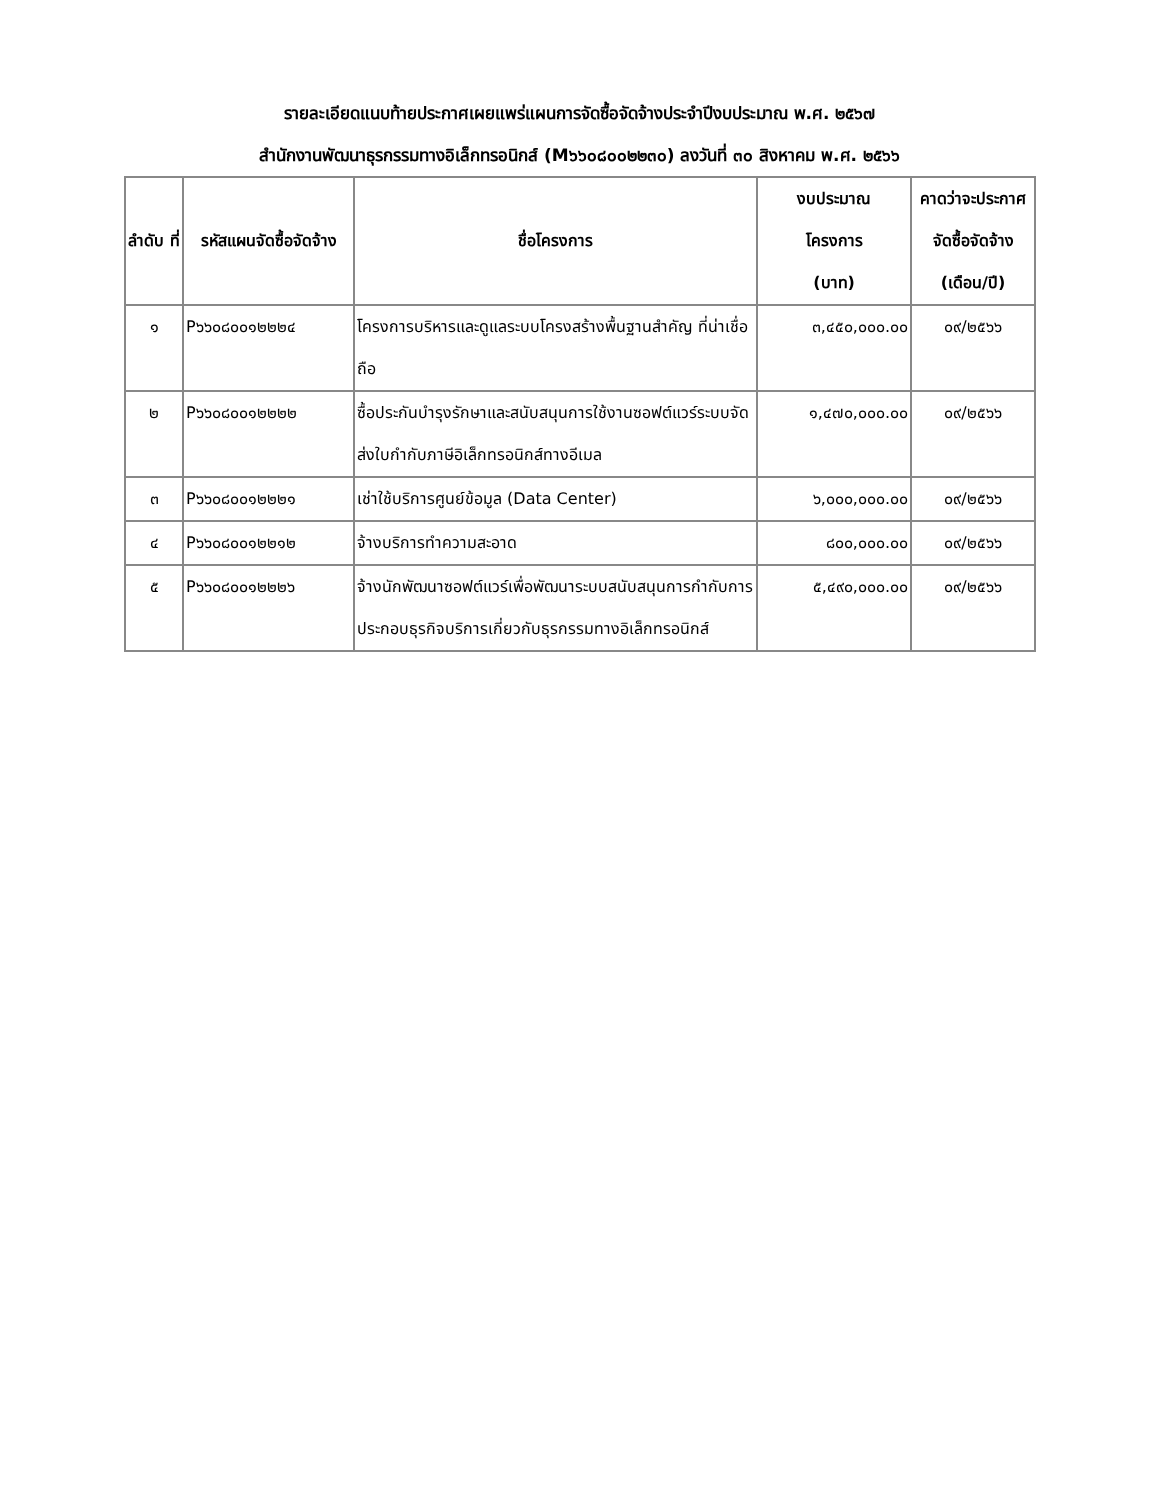รายละเอียดแนบท้ายประกาศเผยแพร่แผนการจัดซื้อจัดจ้างประจำปีงบประมาณ พ.ศ. ๒๕๖๗
สำนักงานพัฒนาธุรกรรมทางอิเล็กทรอนิกส์ (M๖๖๐๘๐๐๒๒๓๐) ลงวันที่ ๓๐ สิงหาคม พ.ศ. ๒๕๖๖
| ลำดับ ที่ | รหัสแผนจัดซื้อจัดจ้าง | ชื่อโครงการ | งบประมาณ โครงการ (บาท) | คาดว่าจะประกาศจัดซื้อจัดจ้าง (เดือน/ปี) |
| --- | --- | --- | --- | --- |
| ๑ | P๖๖๐๘๐๐๑๒๒๒๔ | โครงการบริหารและดูแลระบบโครงสร้างพื้นฐานสำคัญ ที่น่าเชื่อถือ | ๓,๔๕๐,๐๐๐.๐๐ | ๐๙/๒๕๖๖ |
| ๒ | P๖๖๐๘๐๐๑๒๒๒๒ | ซื้อประกันบำรุงรักษาและสนับสนุนการใช้งานซอฟต์แวร์ระบบจัดส่งใบกำกับภาษีอิเล็กทรอนิกส์ทางอีเมล | ๑,๔๗๐,๐๐๐.๐๐ | ๐๙/๒๕๖๖ |
| ๓ | P๖๖๐๘๐๐๑๒๒๒๑ | เช่าใช้บริการศูนย์ข้อมูล (Data Center) | ๖,๐๐๐,๐๐๐.๐๐ | ๐๙/๒๕๖๖ |
| ๔ | P๖๖๐๘๐๐๑๒๒๑๒ | จ้างบริการทำความสะอาด | ๘๐๐,๐๐๐.๐๐ | ๐๙/๒๕๖๖ |
| ๕ | P๖๖๐๘๐๐๑๒๒๒๖ | จ้างนักพัฒนาซอฟต์แวร์เพื่อพัฒนาระบบสนับสนุนการกำกับการประกอบธุรกิจบริการเกี่ยวกับธุรกรรมทางอิเล็กทรอนิกส์ | ๕,๔๙๐,๐๐๐.๐๐ | ๐๙/๒๕๖๖ |